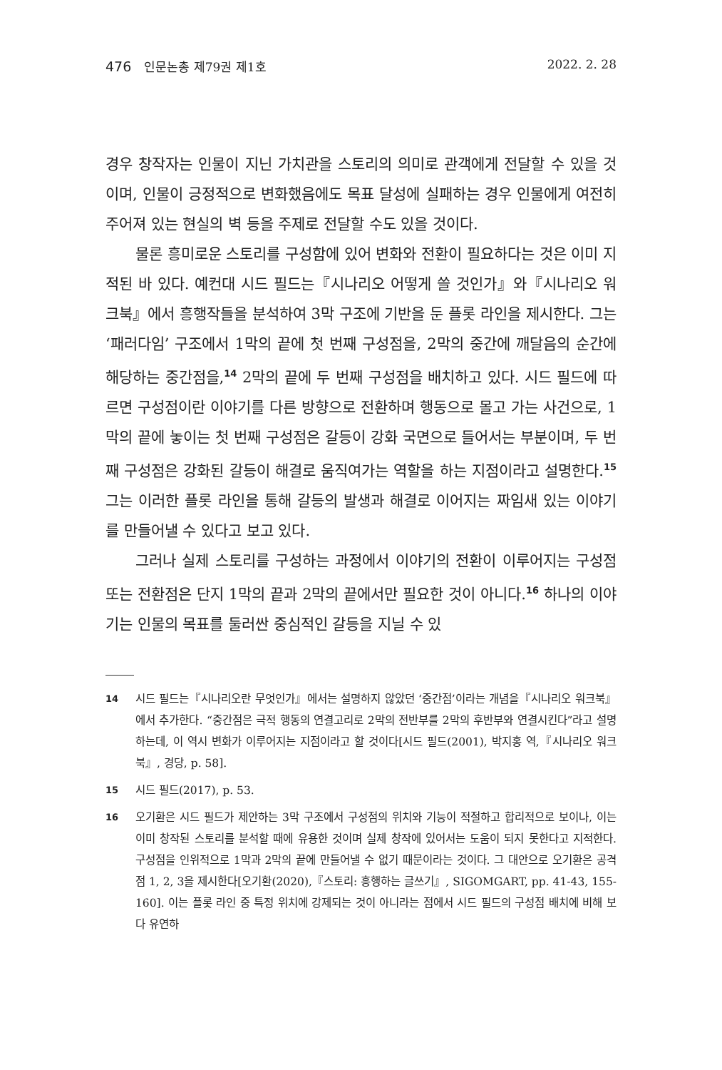476 인문논총 제79권 제1호 2022. 2. 28
경우 창작자는 인물이 지닌 가치관을 스토리의 의미로 관객에게 전달할 수 있을 것이며, 인물이 긍정적으로 변화했음에도 목표 달성에 실패하는 경우 인물에게 여전히 주어져 있는 현실의 벽 등을 주제로 전달할 수도 있을 것이다.
물론 흥미로운 스토리를 구성함에 있어 변화와 전환이 필요하다는 것은 이미 지적된 바 있다. 예컨대 시드 필드는『시나리오 어떻게 쓸 것인가』와『시나리오 워크북』에서 흥행작들을 분석하여 3막 구조에 기반을 둔 플롯 라인을 제시한다. 그는 ‘패러다임’ 구조에서 1막의 끝에 첫 번째 구성점을, 2막의 중간에 깨달음의 순간에 해당하는 중간점을,<sup>14</sup> 2막의 끝에 두 번째 구성점을 배치하고 있다. 시드 필드에 따르면 구성점이란 이야기를 다른 방향으로 전환하며 행동으로 몰고 가는 사건으로, 1막의 끝에 놓이는 첫 번째 구성점은 갈등이 강화 국면으로 들어서는 부분이며, 두 번째 구성점은 강화된 갈등이 해결로 움직여가는 역할을 하는 지점이라고 설명한다.<sup>15</sup> 그는 이러한 플롯 라인을 통해 갈등의 발생과 해결로 이어지는 짜임새 있는 이야기를 만들어낼 수 있다고 보고 있다.
그러나 실제 스토리를 구성하는 과정에서 이야기의 전환이 이루어지는 구성점 또는 전환점은 단지 1막의 끝과 2막의 끝에서만 필요한 것이 아니다.<sup>16</sup> 하나의 이야기는 인물의 목표를 둘러싼 중심적인 갈등을 지닐 수 있
14 시드 필드는『시나리오란 무엇인가』에서는 설명하지 않았던 ‘중간점’이라는 개념을『시나리오 워크북』에서 추가한다. “중간점은 극적 행동의 연결고리로 2막의 전반부를 2막의 후반부와 연결시킨다”라고 설명하는데, 이 역시 변화가 이루어지는 지점이라고 할 것이다[시드 필드(2001), 박지홍 역,『시나리오 워크북』, 경당, p. 58].
15 시드 필드(2017), p. 53.
16 오기환은 시드 필드가 제안하는 3막 구조에서 구성점의 위치와 기능이 적절하고 합리적으로 보이나, 이는 이미 창작된 스토리를 분석할 때에 유용한 것이며 실제 창작에 있어서는 도움이 되지 못한다고 지적한다. 구성점을 인위적으로 1막과 2막의 끝에 만들어낼 수 없기 때문이라는 것이다. 그 대안으로 오기환은 공격점 1, 2, 3을 제시한다[오기환(2020),『스토리: 흥행하는 글쓰기』, SIGOMGART, pp. 41-43, 155-160]. 이는 플롯 라인 중 특정 위치에 강제되는 것이 아니라는 점에서 시드 필드의 구성점 배치에 비해 보다 유연하